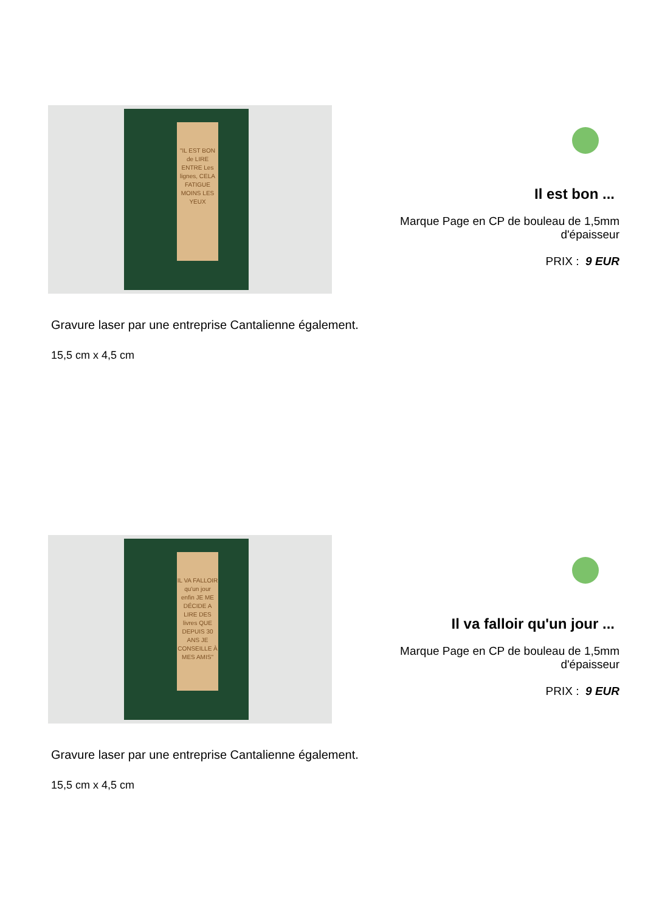"IL EST BON de LIRE ENTRE Les lignes, CELA FATIGUE MOINS LES YEUX
Il est bon ...
Marque Page en CP de bouleau de 1,5mm d'épaisseur
PRIX : 9 EUR
Gravure laser par une entreprise Cantalienne également.
15,5 cm x 4,5 cm
IL VA FALLOIR qu'un jour enfin JE ME DÉCIDE A LIRE DES livres QUE DEPUIS 30 ANS JE CONSEILLE À MES AMIS"
Il va falloir qu'un jour ...
Marque Page en CP de bouleau de 1,5mm d'épaisseur
PRIX : 9 EUR
Gravure laser par une entreprise Cantalienne également.
15,5 cm x 4,5 cm